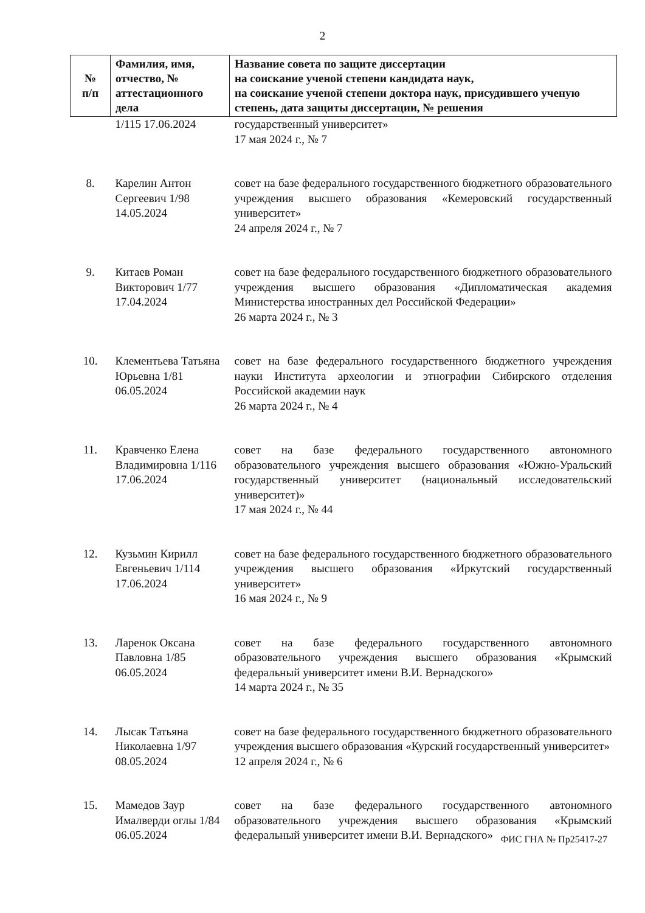2
| № п/п | Фамилия, имя, отчество, № аттестационного дела | Название совета по защите диссертации на соискание ученой степени кандидата наук, на соискание ученой степени доктора наук, присудившего ученую степень, дата защиты диссертации, № решения |
| --- | --- | --- |
| | 1/115 17.06.2024 | государственный университет» 17 мая 2024 г., № 7 |
| 8. | Карелин Антон Сергеевич 1/98 14.05.2024 | совет на базе федерального государственного бюджетного образовательного учреждения высшего образования «Кемеровский государственный университет» 24 апреля 2024 г., № 7 |
| 9. | Китаев Роман Викторович 1/77 17.04.2024 | совет на базе федерального государственного бюджетного образовательного учреждения высшего образования «Дипломатическая академия Министерства иностранных дел Российской Федерации» 26 марта 2024 г., № 3 |
| 10. | Клементьева Татьяна Юрьевна 1/81 06.05.2024 | совет на базе федерального государственного бюджетного учреждения науки Института археологии и этнографии Сибирского отделения Российской академии наук 26 марта 2024 г., № 4 |
| 11. | Кравченко Елена Владимировна 1/116 17.06.2024 | совет на базе федерального государственного автономного образовательного учреждения высшего образования «Южно-Уральский государственный университет (национальный исследовательский университет)» 17 мая 2024 г., № 44 |
| 12. | Кузьмин Кирилл Евгеньевич 1/114 17.06.2024 | совет на базе федерального государственного бюджетного образовательного учреждения высшего образования «Иркутский государственный университет» 16 мая 2024 г., № 9 |
| 13. | Ларенок Оксана Павловна 1/85 06.05.2024 | совет на базе федерального государственного автономного образовательного учреждения высшего образования «Крымский федеральный университет имени В.И. Вернадского» 14 марта 2024 г., № 35 |
| 14. | Лысак Татьяна Николаевна 1/97 08.05.2024 | совет на базе федерального государственного бюджетного образовательного учреждения высшего образования «Курский государственный университет» 12 апреля 2024 г., № 6 |
| 15. | Мамедов Заур Ималверди оглы 1/84 06.05.2024 | совет на базе федерального государственного автономного образовательного учреждения высшего образования «Крымский федеральный университет имени В.И. Вернадского» |
ФИС ГНА № Пр25417-27